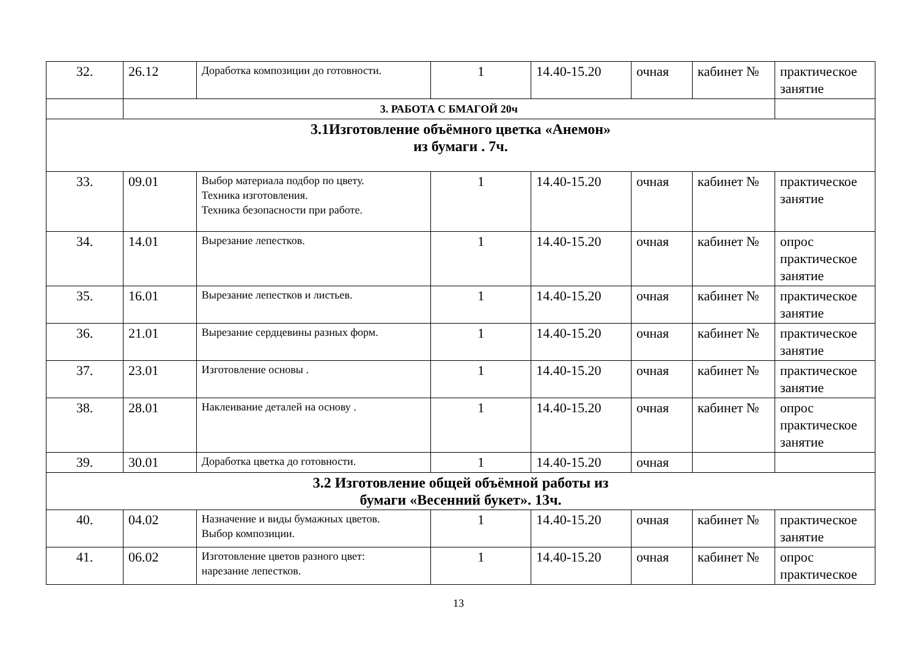| 32. | 26.12 | Доработка композиции до готовности. | 1 | 14.40-15.20 | очная | кабинет № | практическое занятие |
| | 3. РАБОТА С БМАГОЙ 20ч | | | | | | |
| 3.1Изготовление объёмного цветка «Анемон» из бумаги . 7ч. | | | | | | | |
| 33. | 09.01 | Выбор материала подбор по цвету. Техника изготовления. Техника безопасности при работе. | 1 | 14.40-15.20 | очная | кабинет № | практическое занятие |
| 34. | 14.01 | Вырезание лепестков. | 1 | 14.40-15.20 | очная | кабинет № | опрос практическое занятие |
| 35. | 16.01 | Вырезание лепестков и листьев. | 1 | 14.40-15.20 | очная | кабинет № | практическое занятие |
| 36. | 21.01 | Вырезание сердцевины разных форм. | 1 | 14.40-15.20 | очная | кабинет № | практическое занятие |
| 37. | 23.01 | Изготовление основы . | 1 | 14.40-15.20 | очная | кабинет № | практическое занятие |
| 38. | 28.01 | Наклеивание деталей на основу . | 1 | 14.40-15.20 | очная | кабинет № | опрос практическое занятие |
| 39. | 30.01 | Доработка цветка до готовности. | 1 | 14.40-15.20 | очная | | |
| 3.2 Изготовление общей объёмной работы из бумаги «Весенний букет». 13ч. | | | | | | | |
| 40. | 04.02 | Назначение и виды бумажных цветов. Выбор композиции. | 1 | 14.40-15.20 | очная | кабинет № | практическое занятие |
| 41. | 06.02 | Изготовление цветов разного цвет: нарезание лепестков. | 1 | 14.40-15.20 | очная | кабинет № | опрос практическое |
13